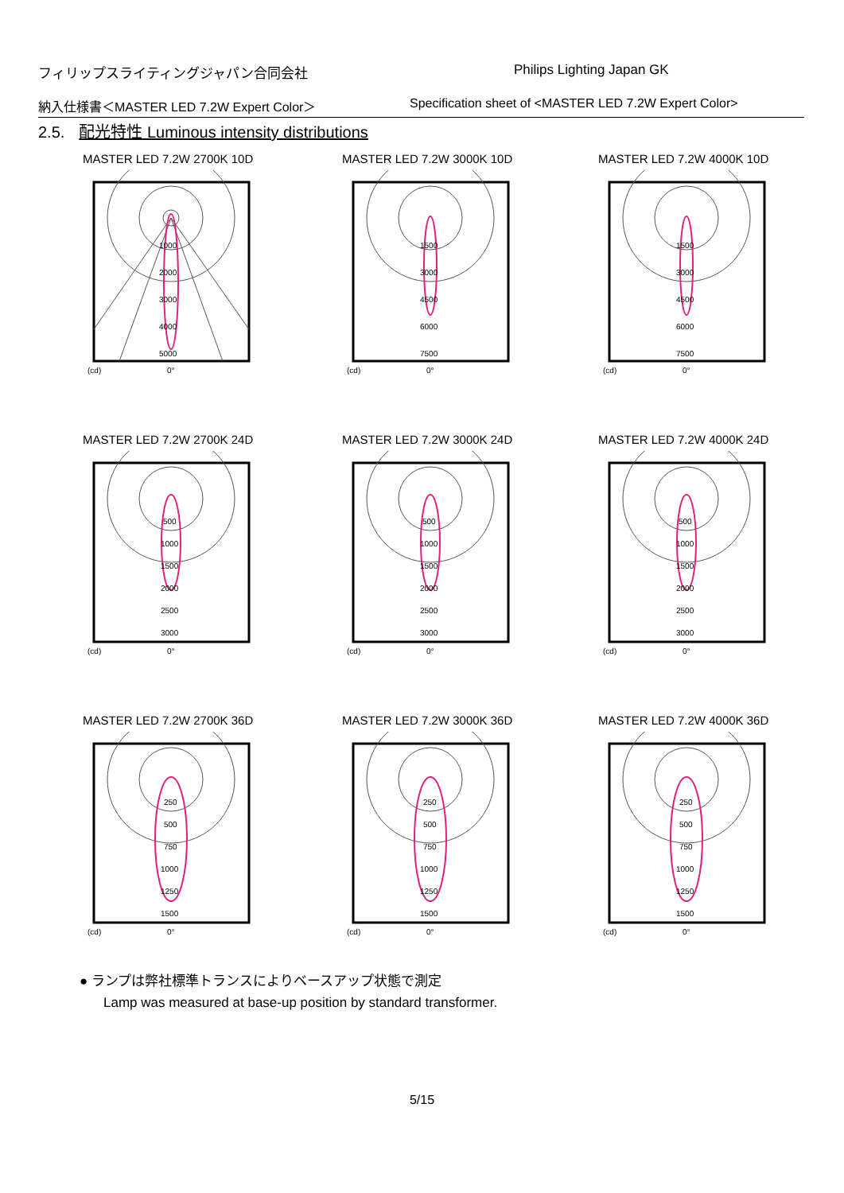フィリップスライティングジャパン合同会社 Philips Lighting Japan GK
納入仕様書＜MASTER LED 7.2W Expert Color＞ Specification sheet of <MASTER LED 7.2W Expert Color>
2.5. 配光特性 Luminous intensity distributions
MASTER LED 7.2W 2700K 10D
1000
2000
3000
4000
5000
(cd)
0°
MASTER LED 7.2W 3000K 10D
1500
3000
4500
6000
7500
(cd)
0°
MASTER LED 7.2W 4000K 10D
1500
3000
4500
6000
7500
(cd)
0°
MASTER LED 7.2W 2700K 24D
500
1000
1500
2000
2500
3000
(cd)
0°
MASTER LED 7.2W 3000K 24D
500
1000
1500
2000
2500
3000
(cd)
0°
MASTER LED 7.2W 4000K 24D
500
1000
1500
2000
2500
3000
(cd)
0°
MASTER LED 7.2W 2700K 36D
250
500
750
1000
1250
1500
(cd)
0°
MASTER LED 7.2W 3000K 36D
250
500
750
1000
1250
1500
(cd)
0°
MASTER LED 7.2W 4000K 36D
250
500
750
1000
1250
1500
(cd)
0°
● ランプは弊社標準トランスによりベースアップ状態で測定
Lamp was measured at base-up position by standard transformer.
5/15